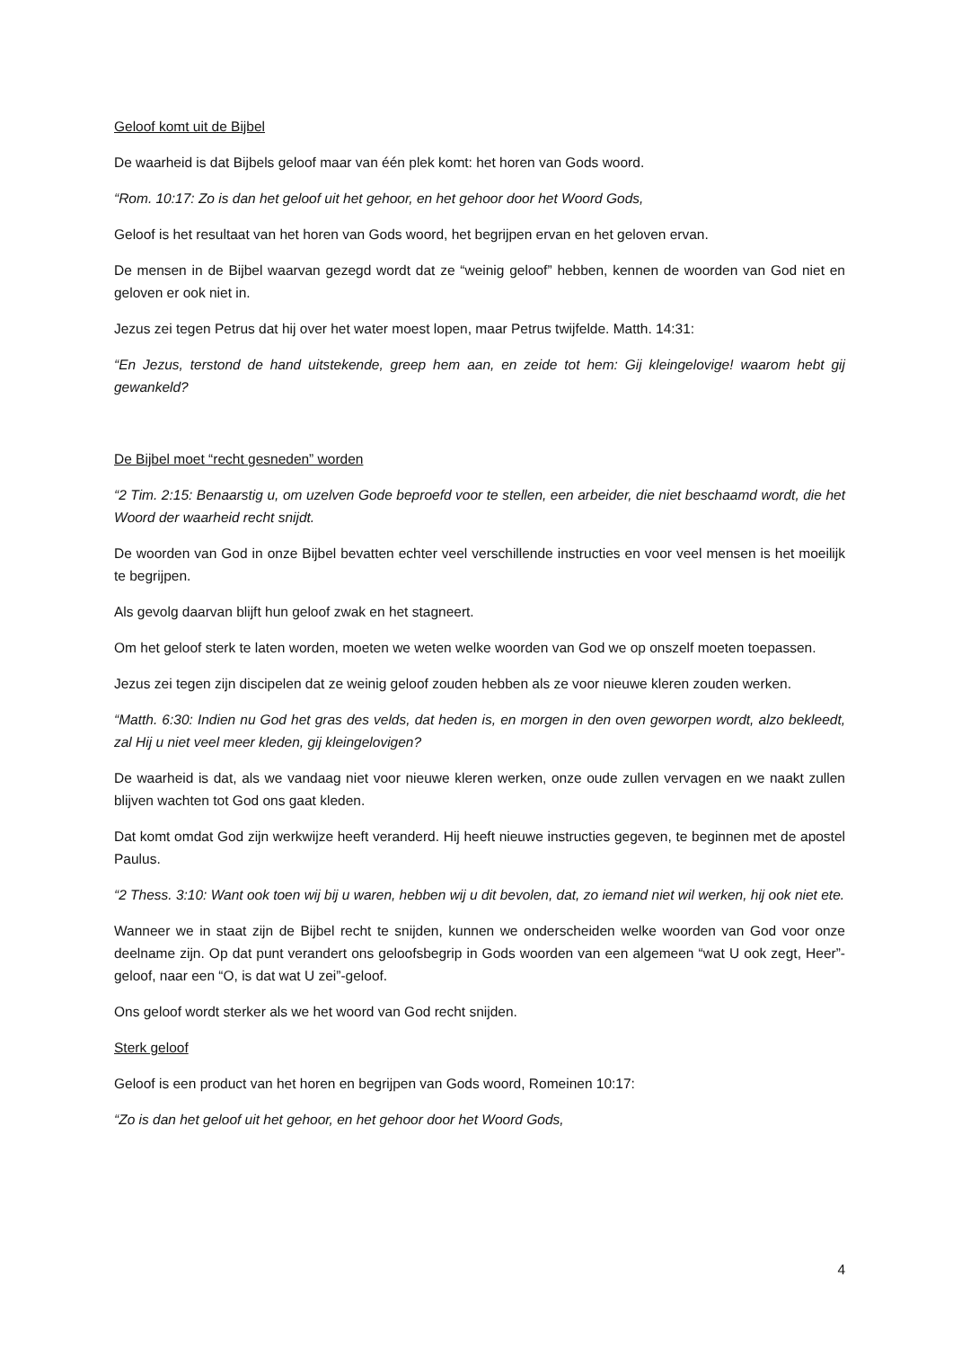Geloof komt uit de Bijbel
De waarheid is dat Bijbels geloof maar van één plek komt: het horen van Gods woord.
“Rom. 10:17: Zo is dan het geloof uit het gehoor, en het gehoor door het Woord Gods,
Geloof is het resultaat van het horen van Gods woord, het begrijpen ervan en het geloven ervan.
De mensen in de Bijbel waarvan gezegd wordt dat ze “weinig geloof” hebben, kennen de woorden van God niet en geloven er ook niet in.
Jezus zei tegen Petrus dat hij over het water moest lopen, maar Petrus twijfelde. Matth. 14:31:
“En Jezus, terstond de hand uitstekende, greep hem aan, en zeide tot hem: Gij kleingelovige! waarom hebt gij gewankeld?
De Bijbel moet “recht gesneden” worden
“2 Tim. 2:15: Benaarstig u, om uzelven Gode beproefd voor te stellen, een arbeider, die niet beschaamd wordt, die het Woord der waarheid recht snijdt.
De woorden van God in onze Bijbel bevatten echter veel verschillende instructies en voor veel mensen is het moeilijk te begrijpen.
Als gevolg daarvan blijft hun geloof zwak en het stagneert.
Om het geloof sterk te laten worden, moeten we weten welke woorden van God we op onszelf moeten toepassen.
Jezus zei tegen zijn discipelen dat ze weinig geloof zouden hebben als ze voor nieuwe kleren zouden werken.
“Matth. 6:30: Indien nu God het gras des velds, dat heden is, en morgen in den oven geworpen wordt, alzo bekleedt, zal Hij u niet veel meer kleden, gij kleingelovigen?
De waarheid is dat, als we vandaag niet voor nieuwe kleren werken, onze oude zullen vervagen en we naakt zullen blijven wachten tot God ons gaat kleden.
Dat komt omdat God zijn werkwijze heeft veranderd. Hij heeft nieuwe instructies gegeven, te beginnen met de apostel Paulus.
“2 Thess. 3:10: Want ook toen wij bij u waren, hebben wij u dit bevolen, dat, zo iemand niet wil werken, hij ook niet ete.
Wanneer we in staat zijn de Bijbel recht te snijden, kunnen we onderscheiden welke woorden van God voor onze deelname zijn. Op dat punt verandert ons geloofsbegrip in Gods woorden van een algemeen “wat U ook zegt, Heer”-geloof, naar een “O, is dat wat U zei”-geloof.
Ons geloof wordt sterker als we het woord van God recht snijden.
Sterk geloof
Geloof is een product van het horen en begrijpen van Gods woord, Romeinen 10:17:
“Zo is dan het geloof uit het gehoor, en het gehoor door het Woord Gods,
4